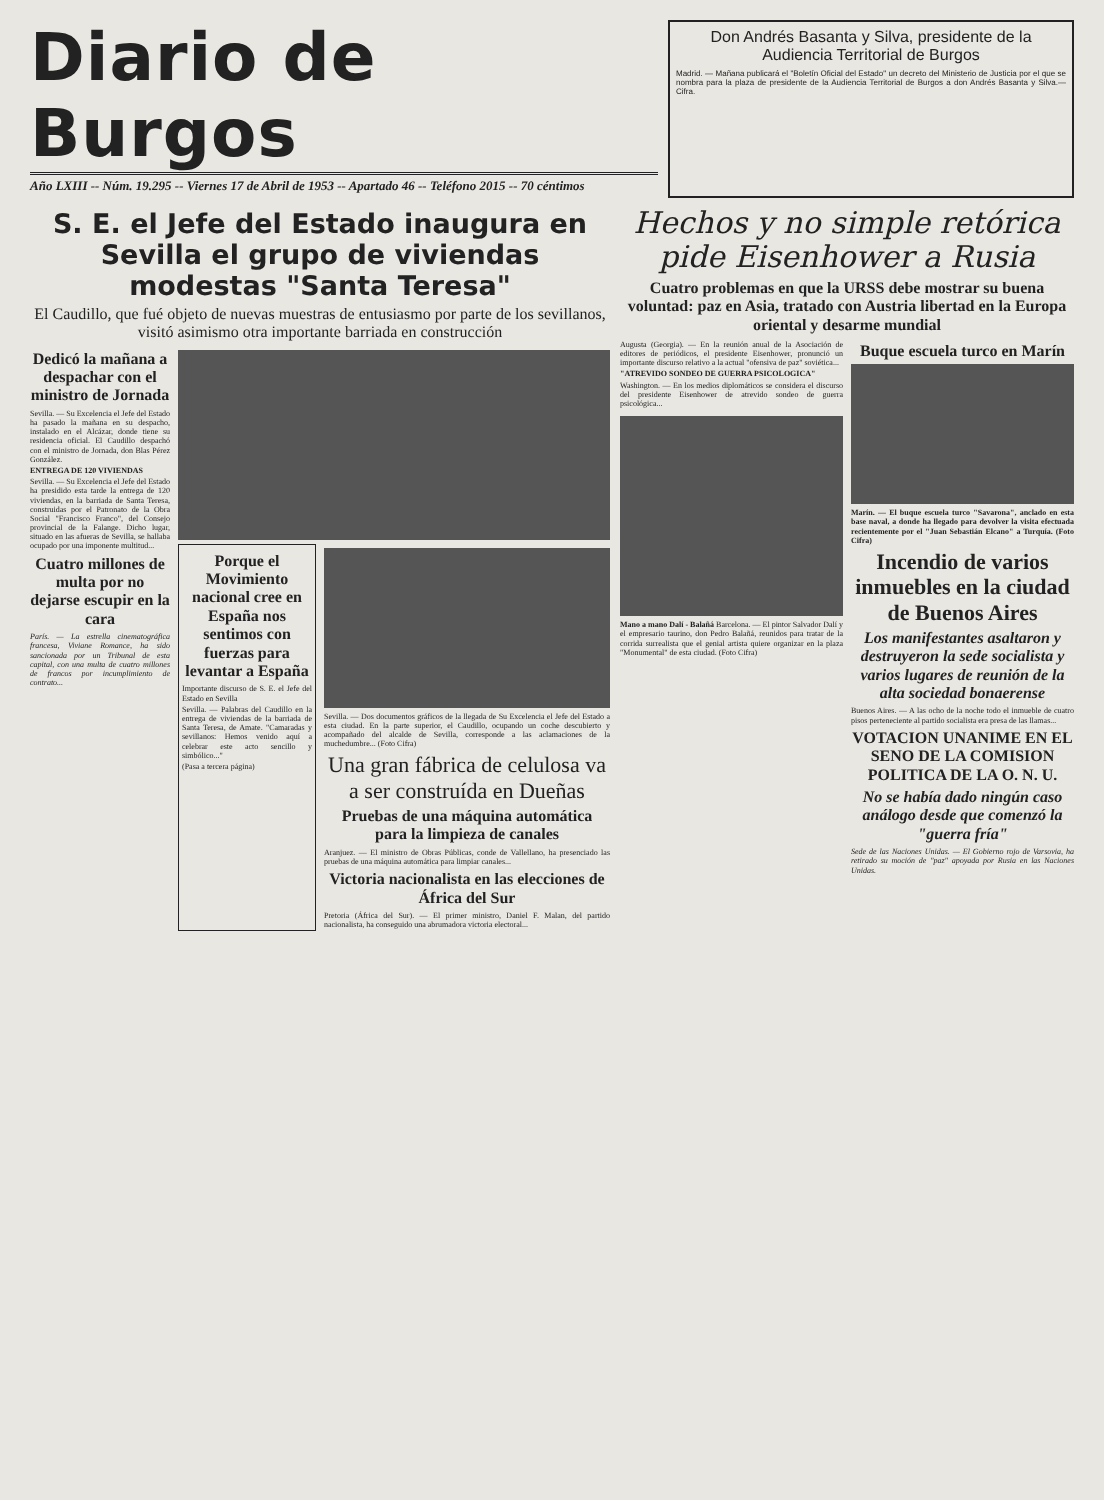Diario de Burgos
Año LXIII -- Núm. 19.295 -- Viernes 17 de Abril de 1953 -- Apartado 46 -- Teléfono 2015 -- 70 céntimos
Don Andrés Basanta y Silva, presidente de la Audiencia Territorial de Burgos
Madrid. — Mañana publicará el "Boletín Oficial del Estado" un decreto del Ministerio de Justicia por el que se nombra para la plaza de presidente de la Audiencia Territorial de Burgos a don Andrés Basanta y Silva.—Cifra.
S. E. el Jefe del Estado inaugura en Sevilla el grupo de viviendas modestas "Santa Teresa"
El Caudillo, que fué objeto de nuevas muestras de entusiasmo por parte de los sevillanos, visitó asimismo otra importante barriada en construcción
Dedicó la mañana a despachar con el ministro de Jornada
Sevilla. — Su Excelencia el Jefe del Estado ha pasado la mañana en su despacho, instalado en el Alcázar, donde tiene su residencia oficial. El Caudillo despachó con el ministro de Jornada, don Blas Pérez González.
ENTREGA DE 120 VIVIENDAS
Sevilla. — Su Excelencia el Jefe del Estado ha presidido esta tarde la entrega de 120 viviendas, en la barriada de Santa Teresa, construidas por el Patronato de la Obra Social "Francisco Franco", del Consejo provincial de la Falange. Dicho lugar, situado en las afueras de Sevilla, se hallaba ocupado por una imponente multitud...
Cuatro millones de multa por no dejarse escupir en la cara
París. — La estrella cinematográfica francesa, Viviane Romance, ha sido sancionada por un Tribunal de esta capital, con una multa de cuatro millones de francos por incumplimiento de contrato...
Porque el Movimiento nacional cree en España nos sentimos con fuerzas para levantar a España
Importante discurso de S. E. el Jefe del Estado en Sevilla
Sevilla. — Palabras del Caudillo en la entrega de viviendas de la barriada de Santa Teresa, de Amate. "Camaradas y sevillanos: Hemos venido aquí a celebrar este acto sencillo y simbólico..."
(Pasa a tercera página)
Sevilla. — Dos documentos gráficos de la llegada de Su Excelencia el Jefe del Estado a esta ciudad. En la parte superior, el Caudillo, ocupando un coche descubierto y acompañado del alcalde de Sevilla, corresponde a las aclamaciones de la muchedumbre... (Foto Cifra)
Una gran fábrica de celulosa va a ser construída en Dueñas
Pruebas de una máquina automática para la limpieza de canales
Aranjuez. — El ministro de Obras Públicas, conde de Vallellano, ha presenciado las pruebas de una máquina automática para limpiar canales...
Victoria nacionalista en las elecciones de África del Sur
Pretoria (África del Sur). — El primer ministro, Daniel F. Malan, del partido nacionalista, ha conseguido una abrumadora victoria electoral...
Hechos y no simple retórica pide Eisenhower a Rusia
Cuatro problemas en que la URSS debe mostrar su buena voluntad: paz en Asia, tratado con Austria libertad en la Europa oriental y desarme mundial
Augusta (Georgia). — En la reunión anual de la Asociación de editores de periódicos, el presidente Eisenhower, pronunció un importante discurso relativo a la actual "ofensiva de paz" soviética...
"ATREVIDO SONDEO DE GUERRA PSICOLOGICA"
Washington. — En los medios diplomáticos se considera el discurso del presidente Eisenhower de atrevido sondeo de guerra psicológica...
Mano a mano Dalí - Balañá Barcelona. — El pintor Salvador Dalí y el empresario taurino, don Pedro Balañá, reunidos para tratar de la corrida surrealista que el genial artista quiere organizar en la plaza "Monumental" de esta ciudad. (Foto Cifra)
Buque escuela turco en Marín
Marín. — El buque escuela turco "Savarona", anclado en esta base naval, a donde ha llegado para devolver la visita efectuada recientemente por el "Juan Sebastián Elcano" a Turquía. (Foto Cifra)
Incendio de varios inmuebles en la ciudad de Buenos Aires
Los manifestantes asaltaron y destruyeron la sede socialista y varios lugares de reunión de la alta sociedad bonaerense
Buenos Aires. — A las ocho de la noche todo el inmueble de cuatro pisos perteneciente al partido socialista era presa de las llamas...
VOTACION UNANIME EN EL SENO DE LA COMISION POLITICA DE LA O. N. U.
No se había dado ningún caso análogo desde que comenzó la "guerra fría"
Sede de las Naciones Unidas. — El Gobierno rojo de Varsovia, ha retirado su moción de "paz" apoyada por Rusia en las Naciones Unidas.